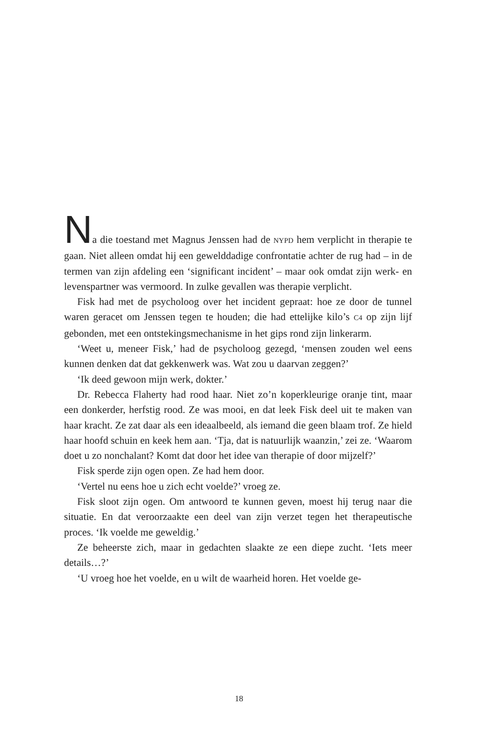Na die toestand met Magnus Jenssen had de NYPD hem verplicht in therapie te gaan. Niet alleen omdat hij een gewelddadige confrontatie achter de rug had – in de termen van zijn afdeling een ‘significant inci­dent’ – maar ook omdat zijn werk- en levenspartner was vermoord. In zulke gevallen was therapie verplicht.
Fisk had met de psycholoog over het incident gepraat: hoe ze door de tunnel waren geracet om Jenssen tegen te houden; die had ettelijke kilo’s C4 op zijn lijf gebonden, met een ontstekingsmechanisme in het gips rond zijn linkerarm.
‘Weet u, meneer Fisk,’ had de psycholoog gezegd, ‘mensen zouden wel eens kunnen denken dat dat gekkenwerk was. Wat zou u daarvan zeggen?’
‘Ik deed gewoon mijn werk, dokter.’
Dr. Rebecca Flaherty had rood haar. Niet zo’n koperkleurige oranje tint, maar een donkerder, herfstig rood. Ze was mooi, en dat leek Fisk deel uit te maken van haar kracht. Ze zat daar als een ideaalbeeld, als ie­mand die geen blaam trof. Ze hield haar hoofd schuin en keek hem aan. ‘Tja, dat is natuurlijk waanzin,’ zei ze. ‘Waarom doet u zo nonchalant? Komt dat door het idee van therapie of door mijzelf?’
Fisk sperde zijn ogen open. Ze had hem door.
‘Vertel nu eens hoe u zich echt voelde?’ vroeg ze.
Fisk sloot zijn ogen. Om antwoord te kunnen geven, moest hij terug naar die situatie. En dat veroorzaakte een deel van zijn verzet tegen het therapeutische proces. ‘Ik voelde me geweldig.’
Ze beheerste zich, maar in gedachten slaakte ze een diepe zucht. ‘Iets meer details…?’
‘U vroeg hoe het voelde, en u wilt de waarheid horen. Het voelde ge-
18